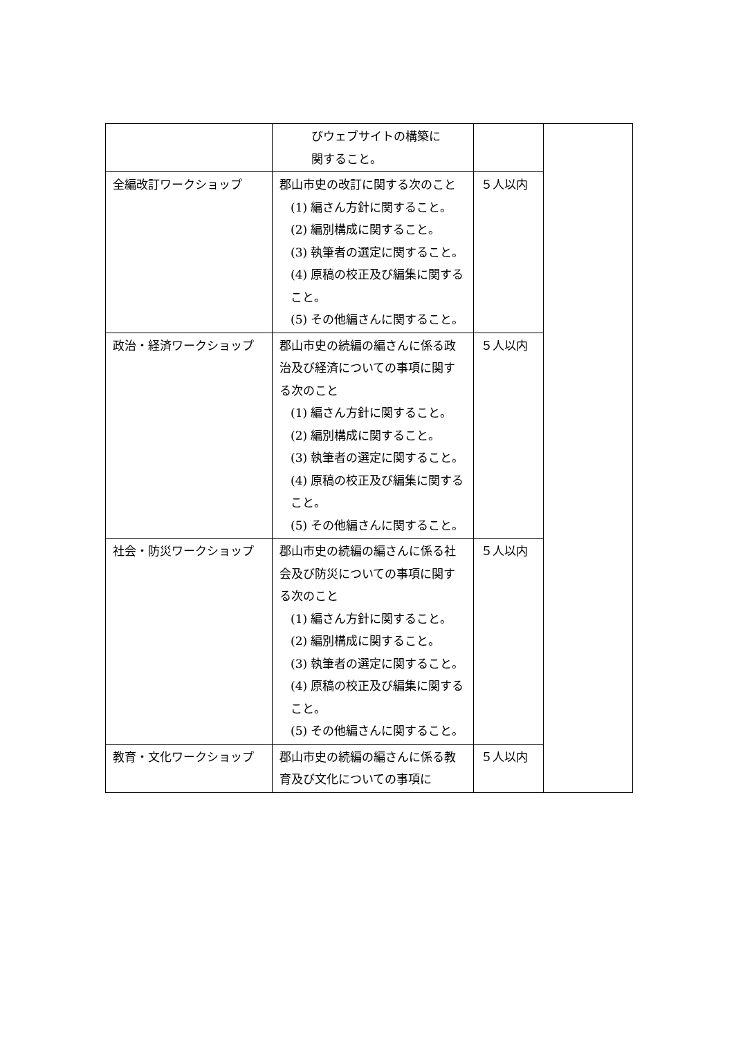| | びウェブサイトの構築に 関すること。 | | |
| 全編改訂ワークショップ | 郡山市史の改訂に関する次のこと (1) 編さん方針に関すること。 (2) 編別構成に関すること。 (3) 執筆者の選定に関すること。 (4) 原稿の校正及び編集に関すること。 (5) その他編さんに関すること。 | ５人以内 | |
| 政治・経済ワークショップ | 郡山市史の続編の編さんに係る政治及び経済についての事項に関する次のこと (1) 編さん方針に関すること。 (2) 編別構成に関すること。 (3) 執筆者の選定に関すること。 (4) 原稿の校正及び編集に関すること。 (5) その他編さんに関すること。 | ５人以内 | |
| 社会・防災ワークショップ | 郡山市史の続編の編さんに係る社会及び防災についての事項に関する次のこと (1) 編さん方針に関すること。 (2) 編別構成に関すること。 (3) 執筆者の選定に関すること。 (4) 原稿の校正及び編集に関すること。 (5) その他編さんに関すること。 | ５人以内 | |
| 教育・文化ワークショップ | 郡山市史の続編の編さんに係る教育及び文化についての事項に | ５人以内 | |